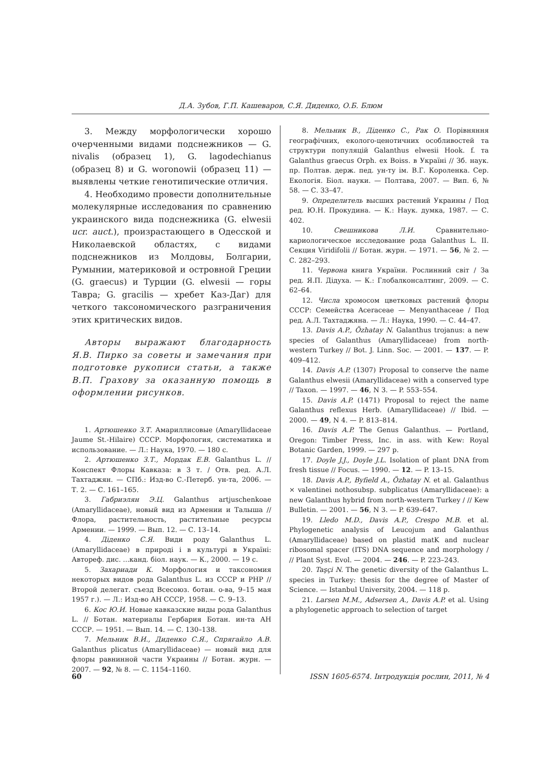Д.А. Зубов, Г.П. Кашеваров, С.Я. Диденко, О.Б. Блюм
3. Между морфологически хорошо очерченными видами подснежников — G. nivalis (образец 1), G. lagodechianus (образец 8) и G. woronowii (образец 11) — выявлены четкие генотипические отличия.
4. Необходимо провести дополнительные молекулярные исследования по сравнению украинского вида подснежника (G. elwesii ucr. auct.), произрастающего в Одесской и Николаевской областях, с видами подснежников из Молдовы, Болгарии, Румынии, материковой и островной Греции (G. graecus) и Турции (G. elwesii — горы Тавра; G. gracilis — хребет Каз-Даг) для четкого таксономического разграничения этих критических видов.
Авторы выражают благодарность Я.В. Пирко за советы и замечания при подготовке рукописи статьи, а также В.П. Грахову за оказанную помощь в оформлении рисунков.
1. Артюшенко З.Т. Амариллисовые (Amaryllidaceae Jaume St.-Hilaire) СССР. Морфология, систематика и использование. — Л.: Наука, 1970. — 180 с.
2. Артюшенко З.Т., Мордак Е.В. Galanthus L. // Конспект Флоры Кавказа: в 3 т. / Отв. ред. А.Л. Тахтаджян. — СПб.: Изд-во С.-Петерб. ун-та, 2006. — Т. 2. — С. 161–165.
3. Габриэлян Э.Ц. Galanthus artjuschenkoae (Amaryllidaceae), новый вид из Армении и Талыша // Флора, растительность, растительные ресурсы Армении. — 1999. — Вып. 12. — С. 13–14.
4. Діденко С.Я. Види роду Galanthus L. (Amaryllidaceae) в природі і в культурі в Україні: Автореф. дис. ...канд. біол. наук. — К., 2000. — 19 с.
5. Захариади К. Морфология и таксономия некоторых видов рода Galanthus L. из СССР и РНР // Второй делегат. съезд Всесоюз. ботан. о-ва, 9–15 мая 1957 г.). — Л.: Изд-во АН СССР, 1958. — С. 9–13.
6. Кос Ю.И. Новые кавказские виды рода Galanthus L. // Ботан. материалы Гербария Ботан. ин-та АН СССР. — 1951. — Вып. 14. — С. 130–138.
7. Мельник В.И., Диденко С.Я., Спрягайло А.В. Galanthus plicatus (Amaryllidaceae) — новый вид для флоры равнинной части Украины // Ботан. журн. — 2007. — 92, № 8. — С. 1154–1160.
8. Мельник В., Діденко С., Рак О. Порівняння географічних, еколого-ценотичних особливостей та структури популяцій Galanthus elwesii Hook. f. та Galanthus graecus Orph. ex Boiss. в Україні // Зб. наук. пр. Полтав. держ. пед. ун-ту ім. В.Г. Короленка. Сер. Екологія. Біол. науки. — Полтава, 2007. — Вип. 6, № 58. — С. 33–47.
9. Определитель высших растений Украины / Под ред. Ю.Н. Прокудина. — К.: Наук. думка, 1987. — С. 402.
10. Свешникова Л.И. Сравнительно-кариологическое исследование рода Galanthus L. II. Секция Viridifolii // Ботан. журн. — 1971. — 56, № 2. — С. 282–293.
11. Червона книга України. Рослинний світ / За ред. Я.П. Дідуха. — К.: Глобалконсалтинг, 2009. — С. 62–64.
12. Числа хромосом цветковых растений флоры СССР: Семейства Aceraceae — Menyanthaceae / Под ред. А.Л. Тахтаджяна. — Л.: Наука, 1990. — С. 44–47.
13. Davis A.P., Özhatay N. Galanthus trojanus: a new species of Galanthus (Amaryllidaceae) from north-western Turkey // Bot. J. Linn. Soc. — 2001. — 137. — P. 409–412.
14. Davis A.P. (1307) Proposal to conserve the name Galanthus elwesii (Amaryllidaceae) with a conserved type // Taxon. — 1997. — 46, N 3. — P. 553–554.
15. Davis A.P. (1471) Proposal to reject the name Galanthus reflexus Herb. (Amaryllidaceae) // Ibid. — 2000. — 49, N 4. — P. 813–814.
16. Davis A.P. The Genus Galanthus. — Portland, Oregon: Timber Press, Inc. in ass. with Kew: Royal Botanic Garden, 1999. — 297 p.
17. Doyle J.J., Doyle J.L. Isolation of plant DNA from fresh tissue // Focus. — 1990. — 12. — P. 13–15.
18. Davis A.P., Byfield A., Özhatay N. et al. Galanthus × valentinei nothosubsp. subplicatus (Amaryllidaceae): a new Galanthus hybrid from north-western Turkey / // Kew Bulletin. — 2001. — 56, N 3. — P. 639–647.
19. Lledo M.D., Davis A.P., Crespo M.B. et al. Phylogenetic analysis of Leucojum and Galanthus (Amaryllidaceae) based on plastid matK and nuclear ribosomal spacer (ITS) DNA sequence and morphology / // Plant Syst. Evol. — 2004. — 246. — P. 223–243.
20. Taşçi N. The genetic diversity of the Galanthus L. species in Turkey: thesis for the degree of Master of Science. — Istanbul University, 2004. — 118 p.
21. Larsen M.M., Adsersen A., Davis A.P. et al. Using a phylogenetic approach to selection of target
60 ISSN 1605-6574. Інтродукція рослин, 2011, № 4